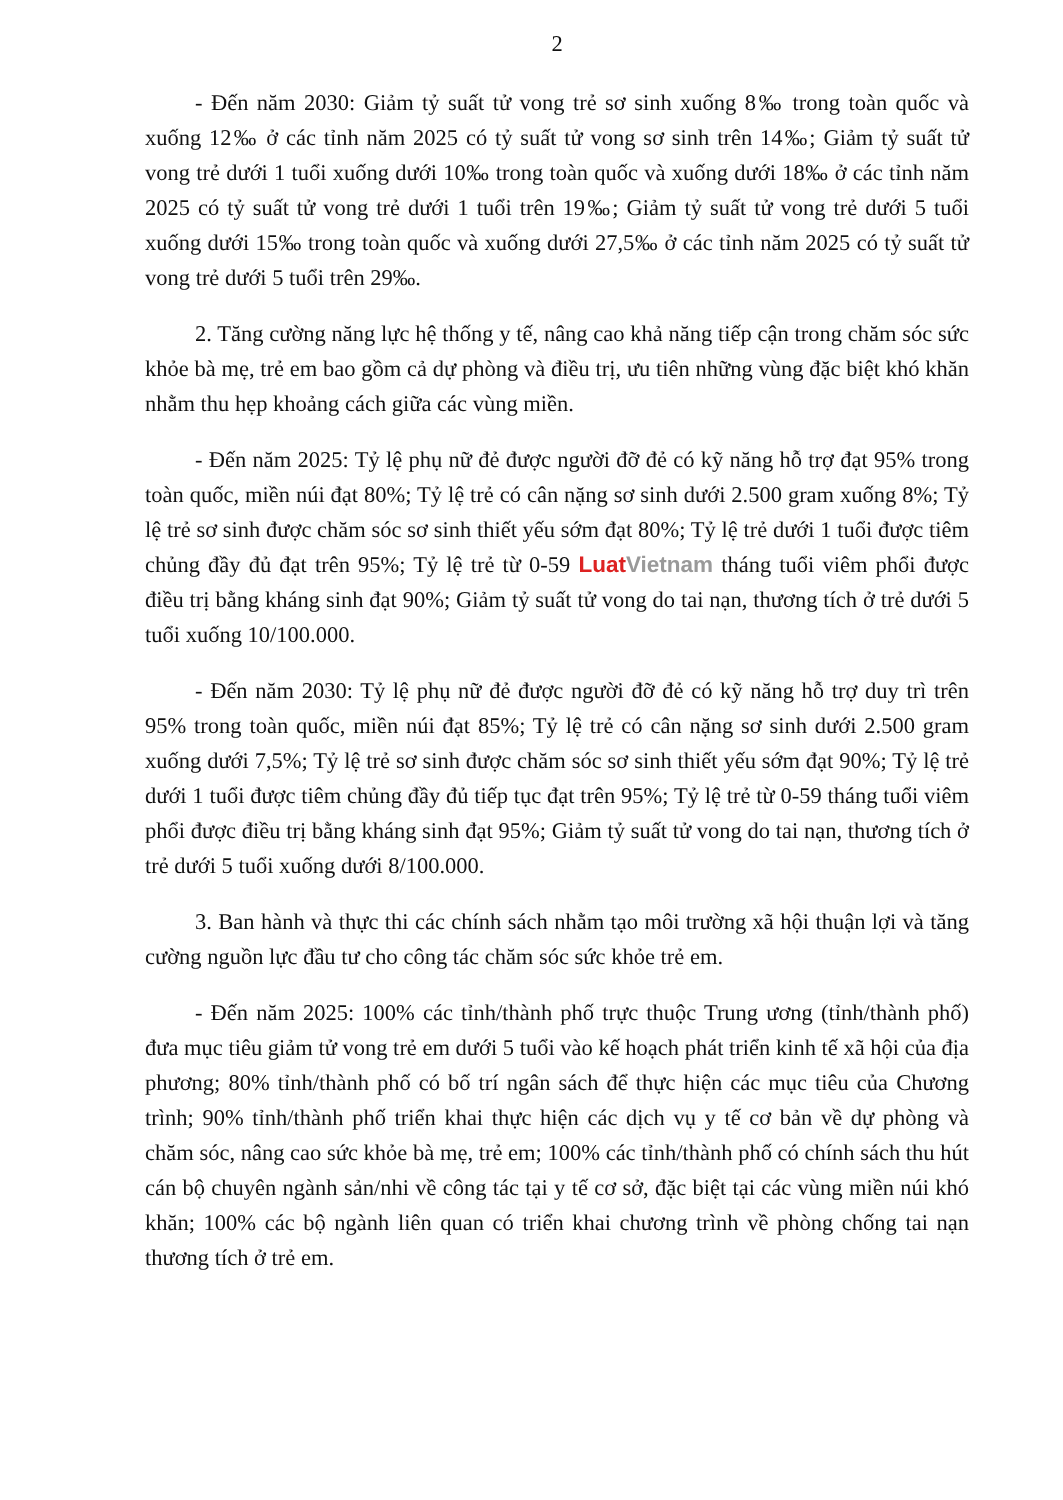2
- Đến năm 2030: Giảm tỷ suất tử vong trẻ sơ sinh xuống 8‰ trong toàn quốc và xuống 12‰ ở các tỉnh năm 2025 có tỷ suất tử vong sơ sinh trên 14‰; Giảm tỷ suất tử vong trẻ dưới 1 tuổi xuống dưới 10‰ trong toàn quốc và xuống dưới 18‰ ở các tỉnh năm 2025 có tỷ suất tử vong trẻ dưới 1 tuổi trên 19‰; Giảm tỷ suất tử vong trẻ dưới 5 tuổi xuống dưới 15‰ trong toàn quốc và xuống dưới 27,5‰ ở các tỉnh năm 2025 có tỷ suất tử vong trẻ dưới 5 tuổi trên 29‰.
2. Tăng cường năng lực hệ thống y tế, nâng cao khả năng tiếp cận trong chăm sóc sức khỏe bà mẹ, trẻ em bao gồm cả dự phòng và điều trị, ưu tiên những vùng đặc biệt khó khăn nhằm thu hẹp khoảng cách giữa các vùng miền.
- Đến năm 2025: Tỷ lệ phụ nữ đẻ được người đỡ đẻ có kỹ năng hỗ trợ đạt 95% trong toàn quốc, miền núi đạt 80%; Tỷ lệ trẻ có cân nặng sơ sinh dưới 2.500 gram xuống 8%; Tỷ lệ trẻ sơ sinh được chăm sóc sơ sinh thiết yếu sớm đạt 80%; Tỷ lệ trẻ dưới 1 tuổi được tiêm chủng đầy đủ đạt trên 95%; Tỷ lệ trẻ từ 0-59 LuatVietnam tháng tuổi viêm phổi được điều trị bằng kháng sinh đạt 90%; Giảm tỷ suất tử vong do tai nạn, thương tích ở trẻ dưới 5 tuổi xuống 10/100.000.
- Đến năm 2030: Tỷ lệ phụ nữ đẻ được người đỡ đẻ có kỹ năng hỗ trợ duy trì trên 95% trong toàn quốc, miền núi đạt 85%; Tỷ lệ trẻ có cân nặng sơ sinh dưới 2.500 gram xuống dưới 7,5%; Tỷ lệ trẻ sơ sinh được chăm sóc sơ sinh thiết yếu sớm đạt 90%; Tỷ lệ trẻ dưới 1 tuổi được tiêm chủng đầy đủ tiếp tục đạt trên 95%; Tỷ lệ trẻ từ 0-59 tháng tuổi viêm phổi được điều trị bằng kháng sinh đạt 95%; Giảm tỷ suất tử vong do tai nạn, thương tích ở trẻ dưới 5 tuổi xuống dưới 8/100.000.
3. Ban hành và thực thi các chính sách nhằm tạo môi trường xã hội thuận lợi và tăng cường nguồn lực đầu tư cho công tác chăm sóc sức khỏe trẻ em.
- Đến năm 2025: 100% các tỉnh/thành phố trực thuộc Trung ương (tỉnh/thành phố) đưa mục tiêu giảm tử vong trẻ em dưới 5 tuổi vào kế hoạch phát triển kinh tế xã hội của địa phương; 80% tỉnh/thành phố có bố trí ngân sách để thực hiện các mục tiêu của Chương trình; 90% tỉnh/thành phố triển khai thực hiện các dịch vụ y tế cơ bản về dự phòng và chăm sóc, nâng cao sức khỏe bà mẹ, trẻ em; 100% các tỉnh/thành phố có chính sách thu hút cán bộ chuyên ngành sản/nhi về công tác tại y tế cơ sở, đặc biệt tại các vùng miền núi khó khăn; 100% các bộ ngành liên quan có triển khai chương trình về phòng chống tai nạn thương tích ở trẻ em.